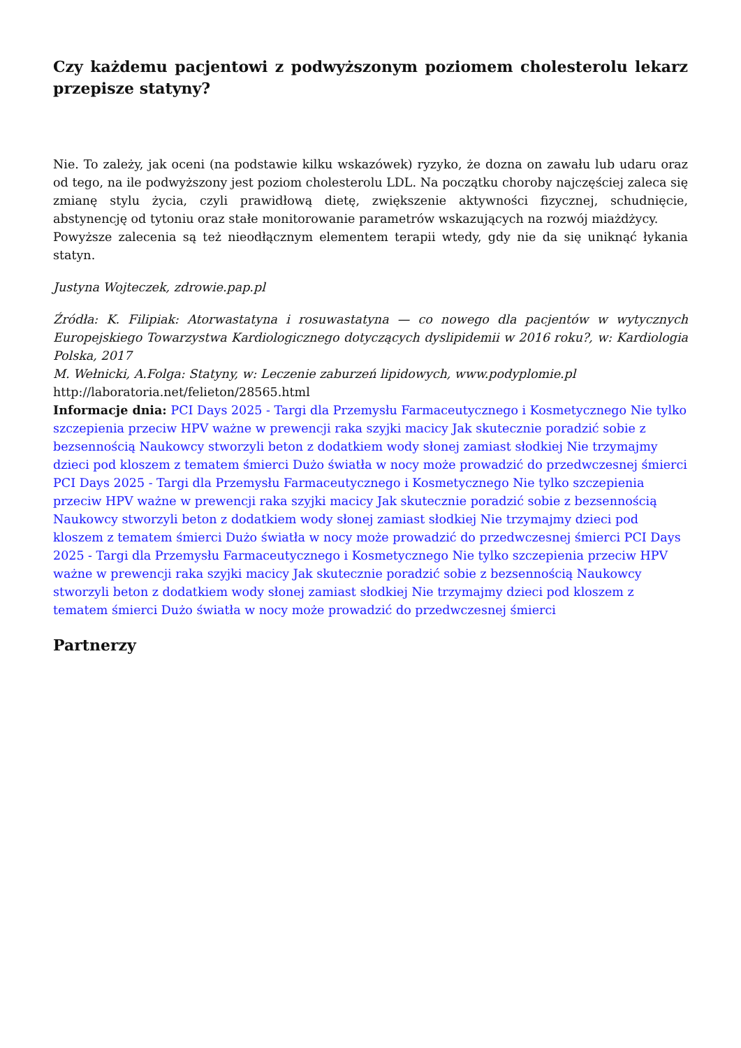Czy każdemu pacjentowi z podwyższonym poziomem cholesterolu lekarz przepisze statyny?
Nie. To zależy, jak oceni (na podstawie kilku wskazówek) ryzyko, że dozna on zawału lub udaru oraz od tego, na ile podwyższony jest poziom cholesterolu LDL. Na początku choroby najczęściej zaleca się zmianę stylu życia, czyli prawidłową dietę, zwiększenie aktywności fizycznej, schudnięcie, abstynencję od tytoniu oraz stałe monitorowanie parametrów wskazujących na rozwój miażdżycy.
Powyższe zalecenia są też nieodłącznym elementem terapii wtedy, gdy nie da się uniknąć łykania statyn.
Justyna Wojteczek, zdrowie.pap.pl
Źródła: K. Filipiak: Atorwastatyna i rosuwastatyna — co nowego dla pacjentów w wytycznych Europejskiego Towarzystwa Kardiologicznego dotyczących dyslipidemii w 2016 roku?, w: Kardiologia Polska, 2017
M. Wełnicki, A.Folga: Statyny, w: Leczenie zaburzeń lipidowych, www.podyplomie.pl
http://laboratoria.net/felieton/28565.html
Informacje dnia: PCI Days 2025 - Targi dla Przemysłu Farmaceutycznego i Kosmetycznego Nie tylko szczepienia przeciw HPV ważne w prewencji raka szyjki macicy Jak skutecznie poradzić sobie z bezsennością Naukowcy stworzyli beton z dodatkiem wody słonej zamiast słodkiej Nie trzymajmy dzieci pod kloszem z tematem śmierci Dużo światła w nocy może prowadzić do przedwczesnej śmierci PCI Days 2025 - Targi dla Przemysłu Farmaceutycznego i Kosmetycznego Nie tylko szczepienia przeciw HPV ważne w prewencji raka szyjki macicy Jak skutecznie poradzić sobie z bezsennością Naukowcy stworzyli beton z dodatkiem wody słonej zamiast słodkiej Nie trzymajmy dzieci pod kloszem z tematem śmierci Dużo światła w nocy może prowadzić do przedwczesnej śmierci PCI Days 2025 - Targi dla Przemysłu Farmaceutycznego i Kosmetycznego Nie tylko szczepienia przeciw HPV ważne w prewencji raka szyjki macicy Jak skutecznie poradzić sobie z bezsennością Naukowcy stworzyli beton z dodatkiem wody słonej zamiast słodkiej Nie trzymajmy dzieci pod kloszem z tematem śmierci Dużo światła w nocy może prowadzić do przedwczesnej śmierci
Partnerzy